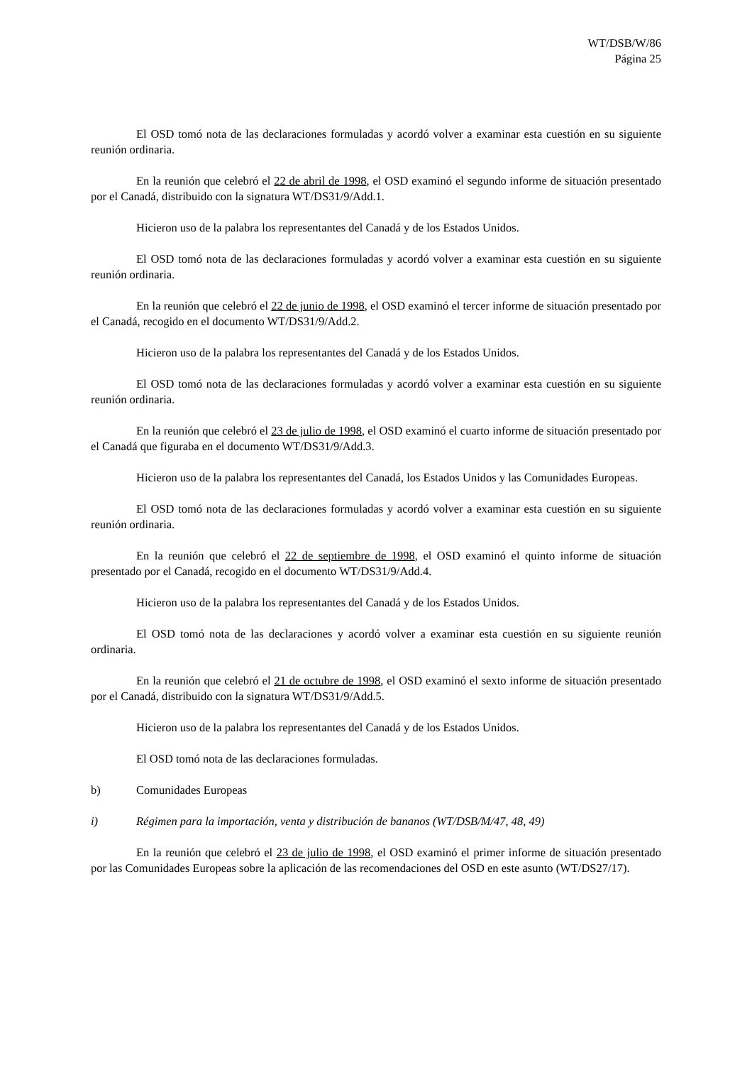WT/DSB/W/86
Página 25
El OSD tomó nota de las declaraciones formuladas y acordó volver a examinar esta cuestión en su siguiente reunión ordinaria.
En la reunión que celebró el 22 de abril de 1998, el OSD examinó el segundo informe de situación presentado por el Canadá, distribuido con la signatura WT/DS31/9/Add.1.
Hicieron uso de la palabra los representantes del Canadá y de los Estados Unidos.
El OSD tomó nota de las declaraciones formuladas y acordó volver a examinar esta cuestión en su siguiente reunión ordinaria.
En la reunión que celebró el 22 de junio de 1998, el OSD examinó el tercer informe de situación presentado por el Canadá, recogido en el documento WT/DS31/9/Add.2.
Hicieron uso de la palabra los representantes del Canadá y de los Estados Unidos.
El OSD tomó nota de las declaraciones formuladas y acordó volver a examinar esta cuestión en su siguiente reunión ordinaria.
En la reunión que celebró el 23 de julio de 1998, el OSD examinó el cuarto informe de situación presentado por el Canadá que figuraba en el documento WT/DS31/9/Add.3.
Hicieron uso de la palabra los representantes del Canadá, los Estados Unidos y las Comunidades Europeas.
El OSD tomó nota de las declaraciones formuladas y acordó volver a examinar esta cuestión en su siguiente reunión ordinaria.
En la reunión que celebró el 22 de septiembre de 1998, el OSD examinó el quinto informe de situación presentado por el Canadá, recogido en el documento WT/DS31/9/Add.4.
Hicieron uso de la palabra los representantes del Canadá y de los Estados Unidos.
El OSD tomó nota de las declaraciones y acordó volver a examinar esta cuestión en su siguiente reunión ordinaria.
En la reunión que celebró el 21 de octubre de 1998, el OSD examinó el sexto informe de situación presentado por el Canadá, distribuido con la signatura WT/DS31/9/Add.5.
Hicieron uso de la palabra los representantes del Canadá y de los Estados Unidos.
El OSD tomó nota de las declaraciones formuladas.
b) Comunidades Europeas
i) Régimen para la importación, venta y distribución de bananos (WT/DSB/M/47, 48, 49)
En la reunión que celebró el 23 de julio de 1998, el OSD examinó el primer informe de situación presentado por las Comunidades Europeas sobre la aplicación de las recomendaciones del OSD en este asunto (WT/DS27/17).